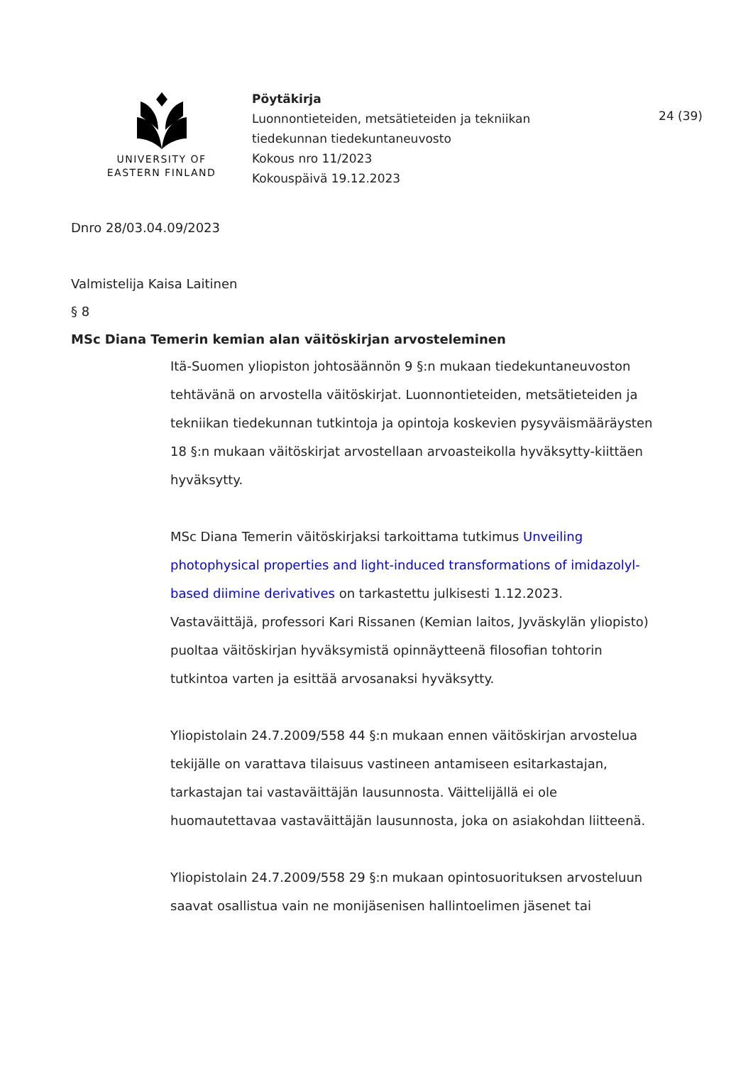UNIVERSITY OF
EASTERN FINLAND
Pöytäkirja
Luonnontieteiden, metsätieteiden ja tekniikan
tiedekunnan tiedekuntaneuvosto
Kokous nro 11/2023
Kokouspäivä 19.12.2023
24 (39)
Dnro 28/03.04.09/2023
Valmistelija Kaisa Laitinen
§ 8
MSc Diana Temerin kemian alan väitöskirjan arvosteleminen
Itä-Suomen yliopiston johtosäännön 9 §:n mukaan tiedekuntaneuvoston tehtävänä on arvostella väitöskirjat. Luonnontieteiden, metsätieteiden ja tekniikan tiedekunnan tutkintoja ja opintoja koskevien pysyväismääräysten 18 §:n mukaan väitöskirjat arvostellaan arvoasteikolla hyväksytty-kiittäen hyväksytty.
MSc Diana Temerin väitöskirjaksi tarkoittama tutkimus Unveiling photophysical properties and light-induced transformations of imidazolyl-based diimine derivatives on tarkastettu julkisesti 1.12.2023. Vastaväittäjä, professori Kari Rissanen (Kemian laitos, Jyväskylän yliopisto) puoltaa väitöskirjan hyväksymistä opinnäytteenä filosofian tohtorin tutkintoa varten ja esittää arvosanaksi hyväksytty.
Yliopistolain 24.7.2009/558 44 §:n mukaan ennen väitöskirjan arvostelua tekijälle on varattava tilaisuus vastineen antamiseen esitarkastajan, tarkastajan tai vastaväittäjän lausunnosta. Väittelijällä ei ole huomautettavaa vastaväittäjän lausunnosta, joka on asiakohdan liitteenä.
Yliopistolain 24.7.2009/558 29 §:n mukaan opintosuorituksen arvosteluun saavat osallistua vain ne monijäsenisen hallintoelimen jäsenet tai